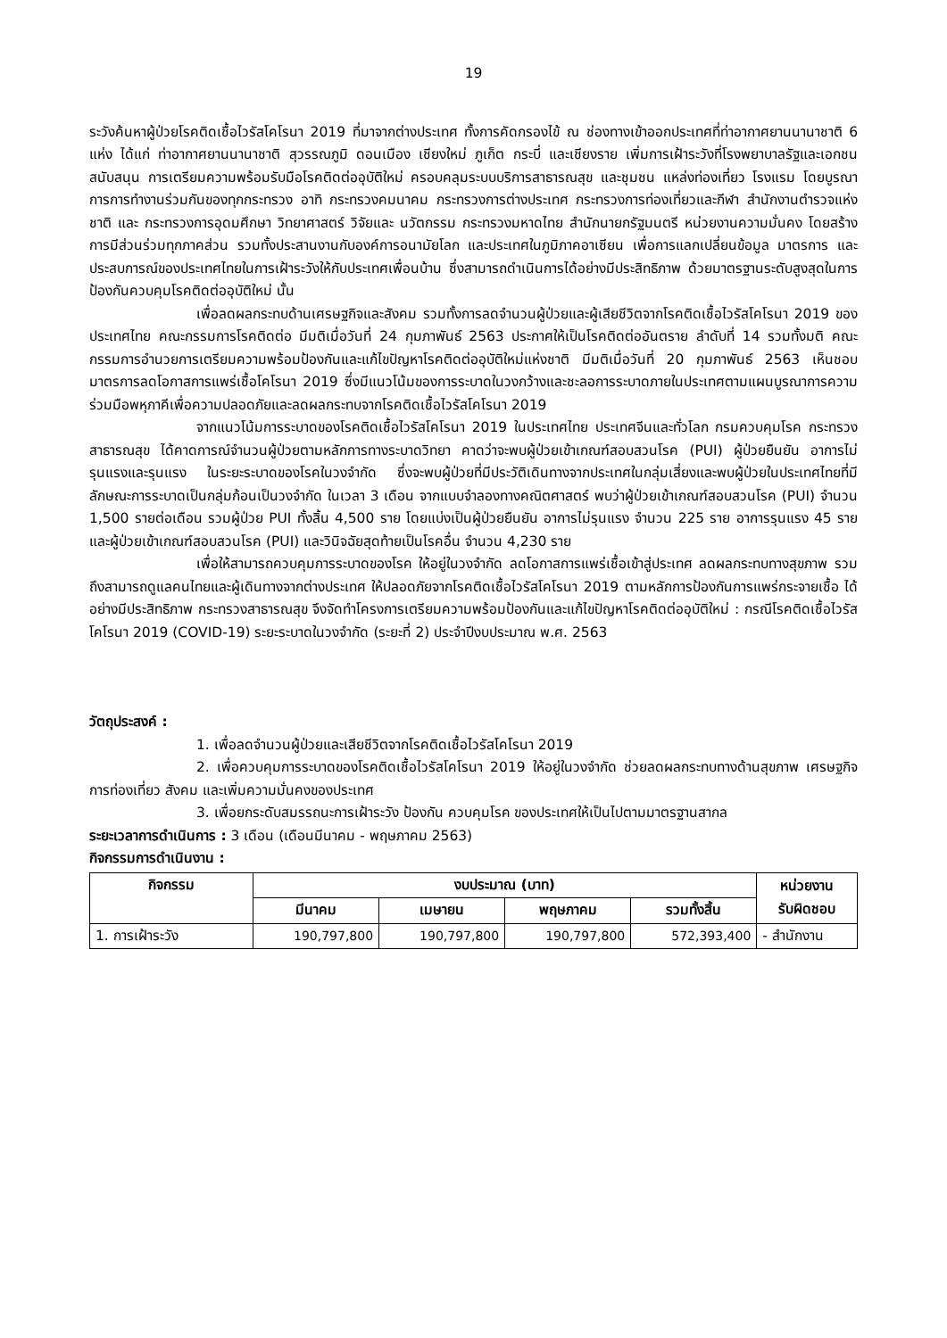19
ระวังค้นหาผู้ป่วยโรคติดเชื้อไวรัสโคโรนา 2019 ที่มาจากต่างประเทศ ทั้งการคัดกรองไข้ ณ ช่องทางเข้าออกประเทศที่ท่าอากาศยานนานาชาติ 6 แห่ง ได้แก่ ท่าอากาศยานนานาชาติ สุวรรณภูมิ ดอนเมือง เชียงใหม่ ภูเก็ต กระบี่ และเชียงราย เพิ่มการเฝ้าระวังที่โรงพยาบาลรัฐและเอกชน สนับสนุน การเตรียมความพร้อมรับมือโรคติดต่ออุบัติใหม่ ครอบคลุมระบบบริการสาธารณสุข และชุมชน แหล่งท่องเที่ยว โรงแรม โดยบูรณาการการทำงานร่วมกันของทุกกระทรวง อาทิ กระทรวงคมนาคม กระทรวงการต่างประเทศ กระทรวงการท่องเที่ยวและกีฬา สำนักงานตำรวจแห่งชาติ และ กระทรวงการอุดมศึกษา วิทยาศาสตร์ วิจัยและ นวัตกรรม กระทรวงมหาดไทย สำนักนายกรัฐมนตรี หน่วยงานความมั่นคง โดยสร้างการมีส่วนร่วมทุกภาคส่วน รวมทั้งประสานงานกับองค์การอนามัยโลก และประเทศในภูมิภาคอาเซียน เพื่อการแลกเปลี่ยนข้อมูล มาตรการ และประสบการณ์ของประเทศไทยในการเฝ้าระวังให้กับประเทศเพื่อนบ้าน ซึ่งสามารถดำเนินการได้อย่างมีประสิทธิภาพ ด้วยมาตรฐานระดับสูงสุดในการป้องกันควบคุมโรคติดต่ออุบัติใหม่ นั้น
เพื่อลดผลกระทบด้านเศรษฐกิจและสังคม รวมทั้งการลดจำนวนผู้ป่วยและผู้เสียชีวิตจากโรคติดเชื้อไวรัสโคโรนา 2019 ของประเทศไทย คณะกรรมการโรคติดต่อ มีมติเมื่อวันที่ 24 กุมภาพันธ์ 2563 ประกาศให้เป็นโรคติดต่ออันตราย ลำดับที่ 14 รวมทั้งมติ คณะกรรมการอำนวยการเตรียมความพร้อมป้องกันและแก้ไขปัญหาโรคติดต่ออุบัติใหม่แห่งชาติ มีมติเมื่อวันที่ 20 กุมภาพันธ์ 2563 เห็นชอบมาตรการลดโอกาสการแพร่เชื้อโคโรนา 2019 ซึ่งมีแนวโน้มของการระบาดในวงกว้างและชะลอการระบาดภายในประเทศตามแผนบูรณาการความร่วมมือพหุภาคีเพื่อความปลอดภัยและลดผลกระทบจากโรคติดเชื้อไวรัสโคโรนา 2019
จากแนวโน้มการระบาดของโรคติดเชื้อไวรัสโคโรนา 2019 ในประเทศไทย ประเทศจีนและทั่วโลก กรมควบคุมโรค กระทรวงสาธารณสุข ได้คาดการณ์จำนวนผู้ป่วยตามหลักการทางระบาดวิทยา คาดว่าจะพบผู้ป่วยเข้าเกณฑ์สอบสวนโรค (PUI) ผู้ป่วยยืนยัน อาการไม่รุนแรงและรุนแรง ในระยะระบาดของโรคในวงจำกัด ซึ่งจะพบผู้ป่วยที่มีประวัติเดินทางจากประเทศในกลุ่มเสี่ยงและพบผู้ป่วยในประเทศไทยที่มีลักษณะการระบาดเป็นกลุ่มก้อนเป็นวงจำกัด ในเวลา 3 เดือน จากแบบจำลองทางคณิตศาสตร์ พบว่าผู้ป่วยเข้าเกณฑ์สอบสวนโรค (PUI) จำนวน 1,500 รายต่อเดือน รวมผู้ป่วย PUI ทั้งสิ้น 4,500 ราย โดยแบ่งเป็นผู้ป่วยยืนยัน อาการไม่รุนแรง จำนวน 225 ราย อาการรุนแรง 45 ราย และผู้ป่วยเข้าเกณฑ์สอบสวนโรค (PUI) และวินิจฉัยสุดท้ายเป็นโรคอื่น จำนวน 4,230 ราย
เพื่อให้สามารถควบคุมการระบาดของโรค ให้อยู่ในวงจำกัด ลดโอกาสการแพร่เชื้อเข้าสู่ประเทศ ลดผลกระทบทางสุขภาพ รวมถึงสามารถดูแลคนไทยและผู้เดินทางจากต่างประเทศ ให้ปลอดภัยจากโรคติดเชื้อไวรัสโคโรนา 2019 ตามหลักการป้องกันการแพร่กระจายเชื้อ ได้อย่างมีประสิทธิภาพ กระทรวงสาธารณสุข จึงจัดทำโครงการเตรียมความพร้อมป้องกันและแก้ไขปัญหาโรคติดต่ออุบัติใหม่ : กรณีโรคติดเชื้อไวรัสโคโรนา 2019 (COVID-19) ระยะระบาดในวงจำกัด (ระยะที่ 2) ประจำปีงบประมาณ พ.ศ. 2563
วัตถุประสงค์ :
1. เพื่อลดจำนวนผู้ป่วยและเสียชีวิตจากโรคติดเชื้อไวรัสโคโรนา 2019
2. เพื่อควบคุมการระบาดของโรคติดเชื้อไวรัสโคโรนา 2019 ให้อยู่ในวงจำกัด ช่วยลดผลกระทบทางด้านสุขภาพ เศรษฐกิจ การท่องเที่ยว สังคม และเพิ่มความมั่นคงของประเทศ
3. เพื่อยกระดับสมรรถนะการเฝ้าระวัง ป้องกัน ควบคุมโรค ของประเทศให้เป็นไปตามมาตรฐานสากล
ระยะเวลาการดำเนินการ : 3 เดือน (เดือนมีนาคม - พฤษภาคม 2563)
กิจกรรมการดำเนินงาน :
| กิจกรรม | งบประมาณ (บาท) | | | | หน่วยงาน รับผิดชอบ |
| --- | --- | --- | --- | --- | --- |
| | มีนาคม | เมษายน | พฤษภาคม | รวมทั้งสิ้น | |
| 1. การเฝ้าระวัง | 190,797,800 | 190,797,800 | 190,797,800 | 572,393,400 | - สำนักงาน |